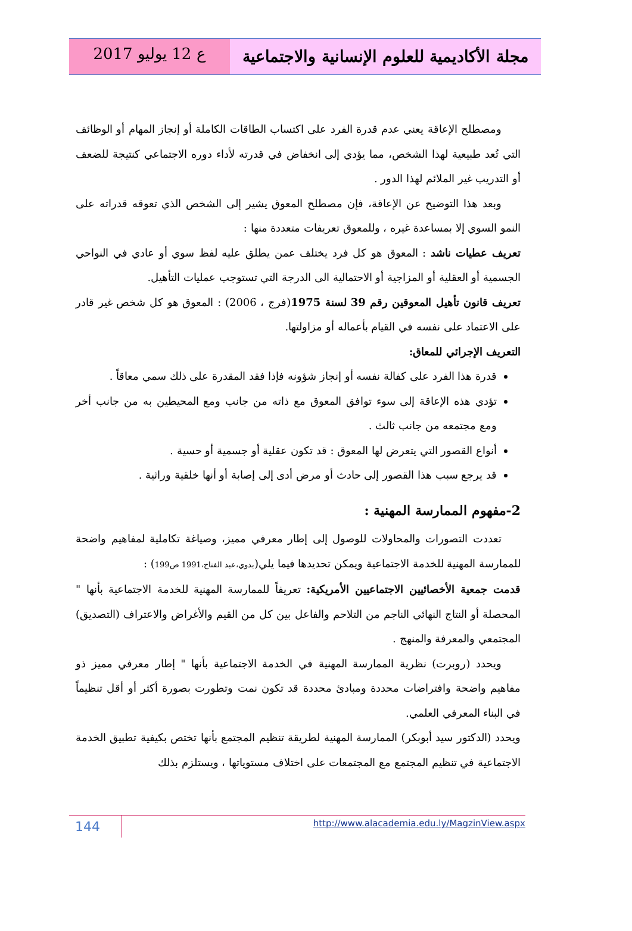مجلة الأكاديمية للعلوم الإنسانية والاجتماعية
ع 12 يوليو 2017
ومصطلح الإعاقة يعني عدم قدرة الفرد على اكتساب الطاقات الكاملة أو إنجاز المهام أو الوظائف التي تُعد طبيعية لهذا الشخص، مما يؤدي إلى انخفاض في قدرته لأداء دوره الاجتماعي كنتيجة للضعف أو التدريب غير الملائم لهذا الدور .
وبعد هذا التوضيح عن الإعاقة، فإن مصطلح المعوق يشير إلى الشخص الذي تعوقه قدراته على النمو السوي إلا بمساعدة غيره ، وللمعوق تعريفات متعددة منها :
تعريف عطيات ناشد : المعوق هو كل فرد يختلف عمن يطلق عليه لفظ سوي أو عادي في النواحي الجسمية أو العقلية أو المزاجية أو الاحتمالية الى الدرجة التي تستوجب عمليات التأهيل.
تعريف قانون تأهيل المعوقين رقم 39 لسنة 1975(فرج ، 2006) : المعوق هو كل شخص غير قادر على الاعتماد على نفسه في القيام بأعماله أو مزاولتها.
التعريف الإجرائي للمعاق:
قدرة هذا الفرد على كفالة نفسه أو إنجاز شؤونه فإذا فقد المقدرة على ذلك سمي معاقاً .
تؤدي هذه الإعاقة إلى سوء توافق المعوق مع ذاته من جانب ومع المحيطين به من جانب أخر ومع مجتمعه من جانب ثالث .
أنواع القصور التي يتعرض لها المعوق : قد تكون عقلية أو جسمية أو حسية .
قد يرجع سبب هذا القصور إلى حادث أو مرض أدى إلى إصابة أو أنها خلقية وراثية .
2-مفهوم الممارسة المهنية :
تعددت التصورات والمحاولات للوصول إلى إطار معرفي مميز، وصياغة تكاملية لمفاهيم واضحة للممارسة المهنية للخدمة الاجتماعية ويمكن تحديدها فيما يلي(بدوي،عبد الفتاح،1991 ص199) :
قدمت جمعية الأخصائيين الاجتماعيين الأمريكية: تعريفاً للممارسة المهنية للخدمة الاجتماعية بأنها " المحصلة أو النتاج النهائي الناجم من التلاحم والفاعل بين كل من القيم والأغراض والاعتراف (التصديق) المجتمعي والمعرفة والمنهج .
ويحدد (روبرت) نظرية الممارسة المهنية في الخدمة الاجتماعية بأنها " إطار معرفي مميز ذو مفاهيم واضحة وافتراضات محددة ومبادئ محددة قد تكون نمت وتطورت بصورة أكثر أو أقل تنظيماً في البناء المعرفي العلمي.
ويحدد (الدكتور سيد أبوبكر) الممارسة المهنية لطريقة تنظيم المجتمع بأنها تختص بكيفية تطبيق الخدمة الاجتماعية في تنظيم المجتمع مع المجتمعات على اختلاف مستوياتها ، ويستلزم بذلك
144
http://www.alacademia.edu.ly/MagzinView.aspx